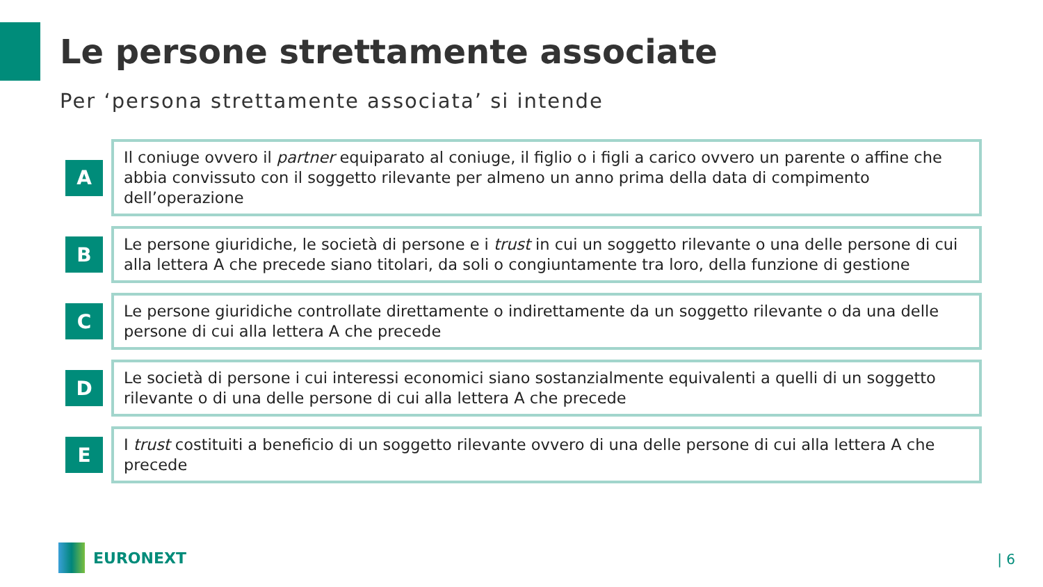Le persone strettamente associate
Per ‘persona strettamente associata’ si intende
A
Il coniuge ovvero il partner equiparato al coniuge, il figlio o i figli a carico ovvero un parente o affine che abbia convissuto con il soggetto rilevante per almeno un anno prima della data di compimento dell’operazione
B
Le persone giuridiche, le società di persone e i trust in cui un soggetto rilevante o una delle persone di cui alla lettera A che precede siano titolari, da soli o congiuntamente tra loro, della funzione di gestione
C
Le persone giuridiche controllate direttamente o indirettamente da un soggetto rilevante o da una delle persone di cui alla lettera A che precede
D
Le società di persone i cui interessi economici siano sostanzialmente equivalenti a quelli di un soggetto rilevante o di una delle persone di cui alla lettera A che precede
E
I trust costituiti a beneficio di un soggetto rilevante ovvero di una delle persone di cui alla lettera A che precede
EURONEXT | 6